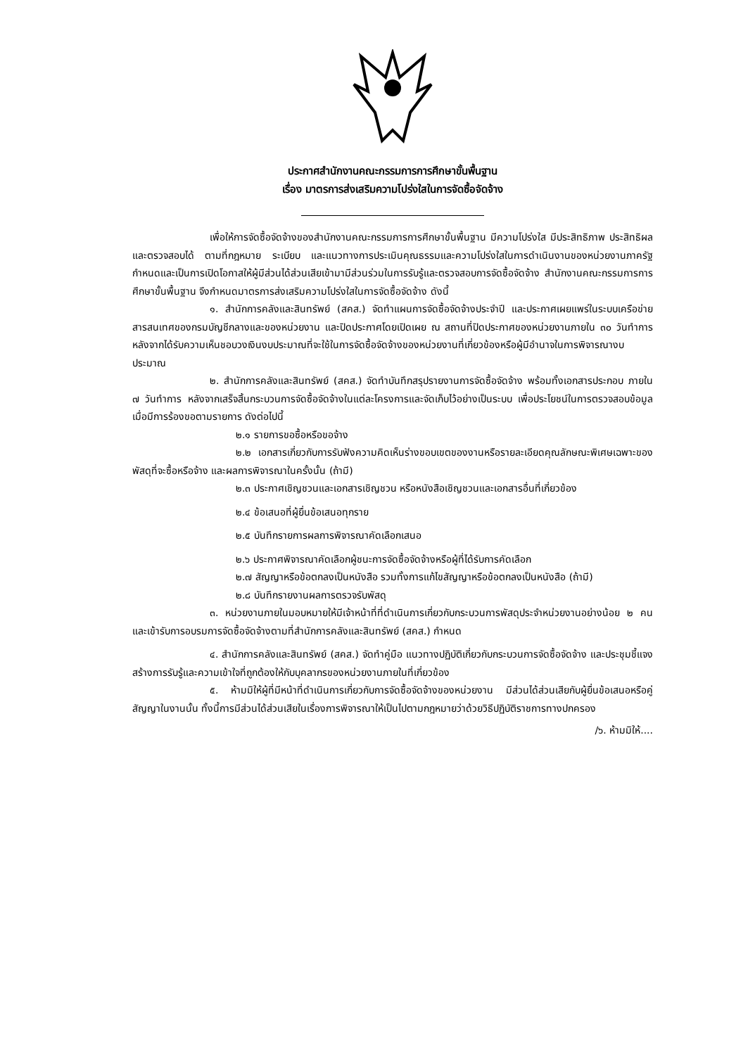ประกาศสำนักงานคณะกรรมการการศึกษาขั้นพื้นฐาน
เรื่อง มาตรการส่งเสริมความโปร่งใสในการจัดซื้อจัดจ้าง
เพื่อให้การจัดซื้อจัดจ้างของสำนักงานคณะกรรมการการศึกษาขั้นพื้นฐาน มีความโปร่งใส มีประสิทธิภาพ ประสิทธิผล และตรวจสอบได้ ตามที่กฎหมาย ระเบียบ และแนวทางการประเมินคุณธรรมและความโปร่งใสในการดำเนินงานของหน่วยงานภาครัฐกำหนดและเป็นการเปิดโอกาสให้ผู้มีส่วนได้ส่วนเสียเข้ามามีส่วนร่วมในการรับรู้และตรวจสอบการจัดซื้อจัดจ้าง สำนักงานคณะกรรมการการศึกษาขั้นพื้นฐาน จึงกำหนดมาตรการส่งเสริมความโปร่งใสในการจัดซื้อจัดจ้าง ดังนี้
๑. สำนักการคลังและสินทรัพย์ (สคส.) จัดทำแผนการจัดซื้อจัดจ้างประจำปี และประกาศเผยแพร่ในระบบเครือข่ายสารสนเทศของกรมบัญชีกลางและของหน่วยงาน และปิดประกาศโดยเปิดเผย ณ สถานที่ปิดประกาศของหน่วยงานภายใน ๓๐ วันทำการ หลังจากได้รับความเห็นชอบวงเงินงบประมาณที่จะใช้ในการจัดซื้อจัดจ้างของหน่วยงานที่เกี่ยวข้องหรือผู้มีอำนาจในการพิจารณางบประมาณ
๒. สำนักการคลังและสินทรัพย์ (สคส.) จัดทำบันทึกสรุปรายงานการจัดซื้อจัดจ้าง พร้อมทั้งเอกสารประกอบ ภายใน ๗ วันทำการ หลังจากเสร็จสิ้นกระบวนการจัดซื้อจัดจ้างในแต่ละโครงการและจัดเก็บไว้อย่างเป็นระบบ เพื่อประโยชน์ในการตรวจสอบข้อมูลเมื่อมีการร้องขอตามรายการ ดังต่อไปนี้
๒.๑ รายการขอซื้อหรือขอจ้าง
๒.๒ เอกสารเกี่ยวกับการรับฟังความคิดเห็นร่างขอบเขตของงานหรือรายละเอียดคุณลักษณะพิเศษเฉพาะของพัสดุที่จะซื้อหรือจ้าง และผลการพิจารณาในครั้งนั้น (ถ้ามี)
๒.๓ ประกาศเชิญชวนและเอกสารเชิญชวน หรือหนังสือเชิญชวนและเอกสารอื่นที่เกี่ยวข้อง
๒.๔ ข้อเสนอที่ผู้ยื่นข้อเสนอทุกราย
๒.๕ บันทึกรายการผลการพิจารณาคัดเลือกเสนอ
๒.๖ ประกาศพิจารณาคัดเลือกผู้ชนะการจัดซื้อจัดจ้างหรือผู้ที่ได้รับการคัดเลือก
๒.๗ สัญญาหรือข้อตกลงเป็นหนังสือ รวมทั้งการแก้ไขสัญญาหรือข้อตกลงเป็นหนังสือ (ถ้ามี)
๒.๘ บันทึกรายงานผลการตรวจรับพัสดุ
๓. หน่วยงานภายในมอบหมายให้มีเจ้าหน้าที่ที่ดำเนินการเกี่ยวกับกระบวนการพัสดุประจำหน่วยงานอย่างน้อย ๒ คน และเข้ารับการอบรมการจัดซื้อจัดจ้างตามที่สำนักการคลังและสินทรัพย์ (สคส.) กำหนด
๔. สำนักการคลังและสินทรัพย์ (สคส.) จัดทำคู่มือ แนวทางปฏิบัติเกี่ยวกับกระบวนการจัดซื้อจัดจ้าง และประชุมชี้แจงสร้างการรับรู้และความเข้าใจที่ถูกต้องให้กับบุคลากรของหน่วยงานภายในที่เกี่ยวข้อง
๕. ห้ามมิให้ผู้ที่มีหน้าที่ดำเนินการเกี่ยวกับการจัดซื้อจัดจ้างของหน่วยงาน มีส่วนได้ส่วนเสียกับผู้ยื่นข้อเสนอหรือคู่สัญญาในงานนั้น ทั้งนี้การมีส่วนได้ส่วนเสียในเรื่องการพิจารณาให้เป็นไปตามกฎหมายว่าด้วยวิธีปฏิบัติราชการทางปกครอง
/๖. ห้ามมิให้....